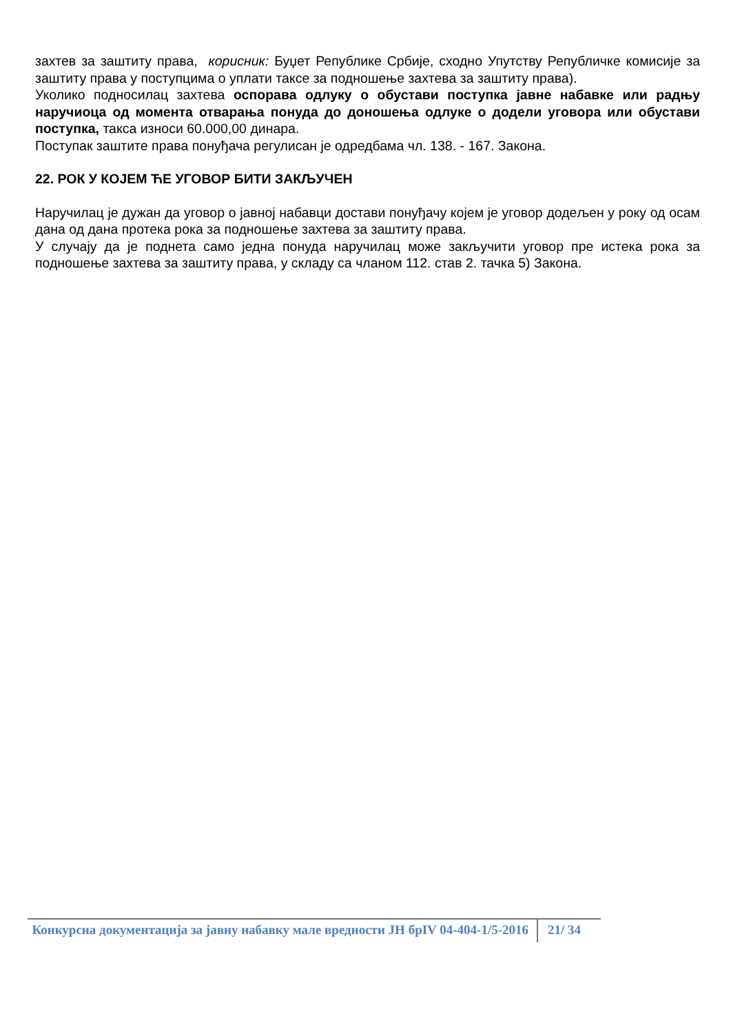захтев за заштиту права, корисник: Буџет Републике Србије, сходно Упутству Републичке комисије за заштиту права у поступцима о уплати таксе за подношење захтева за заштиту права).
Уколико подносилац захтева оспорава одлуку о обустави поступка јавне набавке или радњу наручиоца од момента отварања понуда до доношења одлуке о додели уговора или обустави поступка, такса износи 60.000,00 динара.
Поступак заштите права понуђача регулисан је одредбама чл. 138. - 167. Закона.
22. РОК У КОЈЕМ ЋЕ УГОВОР БИТИ ЗАКЉУЧЕН
Наручилац је дужан да уговор о јавној набавци достави понуђачу којем је уговор додељен у року од осам дана од дана протека рока за подношење захтева за заштиту права.
У случају да је поднета само једна понуда наручилац може закључити уговор пре истека рока за подношење захтева за заштиту права, у складу са чланом 112. став 2. тачка 5) Закона.
Конкурсна документација за јавну набавку мале вредности ЈН брIV 04-404-1/5-2016
21/ 34